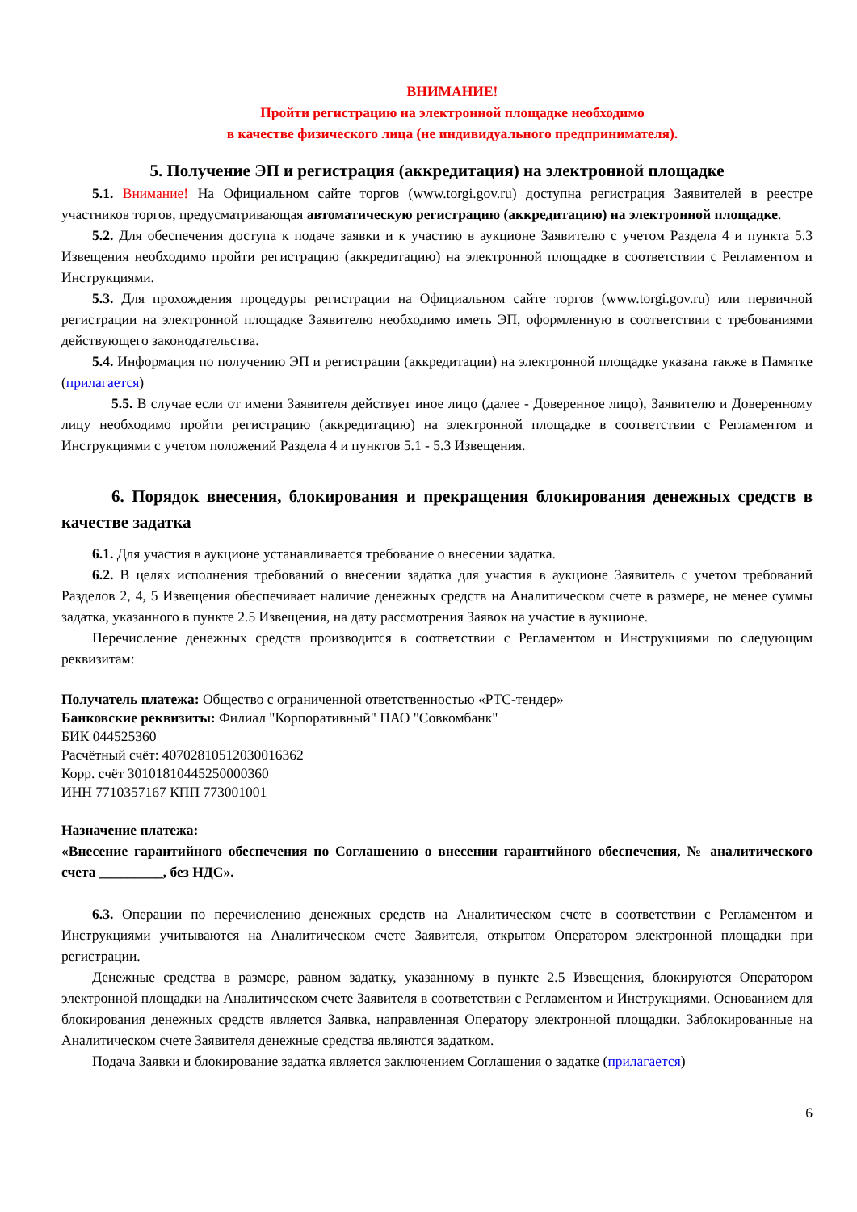ВНИМАНИЕ!
Пройти регистрацию на электронной площадке необходимо
в качестве физического лица (не индивидуального предпринимателя).
5. Получение ЭП и регистрация (аккредитация) на электронной площадке
5.1. Внимание! На Официальном сайте торгов (www.torgi.gov.ru) доступна регистрация Заявителей в реестре участников торгов, предусматривающая автоматическую регистрацию (аккредитацию) на электронной площадке.
5.2. Для обеспечения доступа к подаче заявки и к участию в аукционе Заявителю с учетом Раздела 4 и пункта 5.3 Извещения необходимо пройти регистрацию (аккредитацию) на электронной площадке в соответствии с Регламентом и Инструкциями.
5.3. Для прохождения процедуры регистрации на Официальном сайте торгов (www.torgi.gov.ru) или первичной регистрации на электронной площадке Заявителю необходимо иметь ЭП, оформленную в соответствии с требованиями действующего законодательства.
5.4. Информация по получению ЭП и регистрации (аккредитации) на электронной площадке указана также в Памятке (прилагается)
5.5. В случае если от имени Заявителя действует иное лицо (далее - Доверенное лицо), Заявителю и Доверенному лицу необходимо пройти регистрацию (аккредитацию) на электронной площадке в соответствии с Регламентом и Инструкциями с учетом положений Раздела 4 и пунктов 5.1 - 5.3 Извещения.
6. Порядок внесения, блокирования и прекращения блокирования денежных средств в качестве задатка
6.1. Для участия в аукционе устанавливается требование о внесении задатка.
6.2. В целях исполнения требований о внесении задатка для участия в аукционе Заявитель с учетом требований Разделов 2, 4, 5 Извещения обеспечивает наличие денежных средств на Аналитическом счете в размере, не менее суммы задатка, указанного в пункте 2.5 Извещения, на дату рассмотрения Заявок на участие в аукционе.
Перечисление денежных средств производится в соответствии с Регламентом и Инструкциями по следующим реквизитам:
Получатель платежа: Общество с ограниченной ответственностью «РТС-тендер»
Банковские реквизиты: Филиал "Корпоративный" ПАО "Совкомбанк"
БИК 044525360
Расчётный счёт: 40702810512030016362
Корр. счёт 30101810445250000360
ИНН 7710357167 КПП 773001001
Назначение платежа:
«Внесение гарантийного обеспечения по Соглашению о внесении гарантийного обеспечения, № аналитического счета _________, без НДС».
6.3. Операции по перечислению денежных средств на Аналитическом счете в соответствии с Регламентом и Инструкциями учитываются на Аналитическом счете Заявителя, открытом Оператором электронной площадки при регистрации.
Денежные средства в размере, равном задатку, указанному в пункте 2.5 Извещения, блокируются Оператором электронной площадки на Аналитическом счете Заявителя в соответствии с Регламентом и Инструкциями. Основанием для блокирования денежных средств является Заявка, направленная Оператору электронной площадки. Заблокированные на Аналитическом счете Заявителя денежные средства являются задатком.
Подача Заявки и блокирование задатка является заключением Соглашения о задатке (прилагается)
6